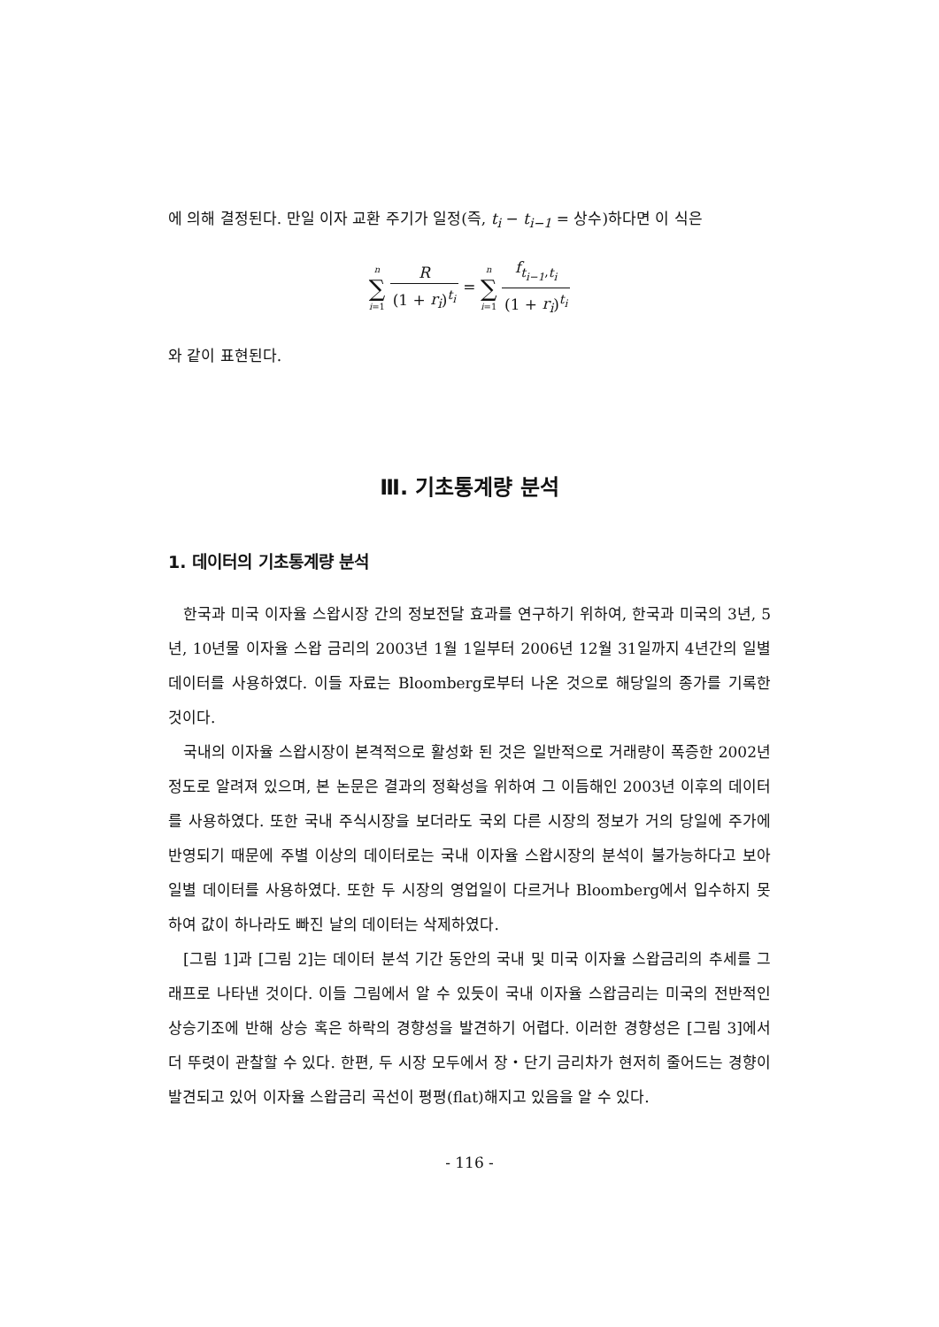에 의해 결정된다. 만일 이자 교환 주기가 일정(즉, t<sub>i</sub> − t<sub>i−1</sub> = 상수)하다면 이 식은
n ∑ i=1 R (1 + r<sub>i</sub>)<sup>t<sub>i</sub></sup> = n ∑ i=1 f<sub>t<sub>i−1</sub>,t<sub>i</sub></sub> (1 + r<sub>i</sub>)<sup>t<sub>i</sub></sup>
와 같이 표현된다.
Ⅲ. 기초통계량 분석
1. 데이터의 기초통계량 분석
한국과 미국 이자율 스왑시장 간의 정보전달 효과를 연구하기 위하여, 한국과 미국의 3년, 5년, 10년물 이자율 스왑 금리의 2003년 1월 1일부터 2006년 12월 31일까지 4년간의 일별 데이터를 사용하였다. 이들 자료는 Bloomberg로부터 나온 것으로 해당일의 종가를 기록한 것이다.
국내의 이자율 스왑시장이 본격적으로 활성화 된 것은 일반적으로 거래량이 폭증한 2002년 정도로 알려져 있으며, 본 논문은 결과의 정확성을 위하여 그 이듬해인 2003년 이후의 데이터를 사용하였다. 또한 국내 주식시장을 보더라도 국외 다른 시장의 정보가 거의 당일에 주가에 반영되기 때문에 주별 이상의 데이터로는 국내 이자율 스왑시장의 분석이 불가능하다고 보아 일별 데이터를 사용하였다. 또한 두 시장의 영업일이 다르거나 Bloomberg에서 입수하지 못하여 값이 하나라도 빠진 날의 데이터는 삭제하였다.
[그림 1]과 [그림 2]는 데이터 분석 기간 동안의 국내 및 미국 이자율 스왑금리의 추세를 그래프로 나타낸 것이다. 이들 그림에서 알 수 있듯이 국내 이자율 스왑금리는 미국의 전반적인 상승기조에 반해 상승 혹은 하락의 경향성을 발견하기 어렵다. 이러한 경향성은 [그림 3]에서 더 뚜렷이 관찰할 수 있다. 한편, 두 시장 모두에서 장・단기 금리차가 현저히 줄어드는 경향이 발견되고 있어 이자율 스왑금리 곡선이 평평(flat)해지고 있음을 알 수 있다.
- 116 -